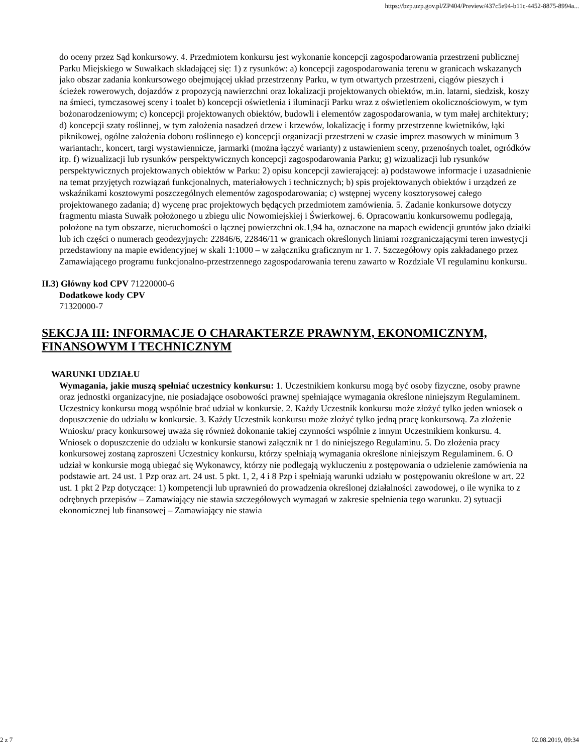https://bzp.uzp.gov.pl/ZP404/Preview/437c5e94-b11c-4452-8875-8994a...
do oceny przez Sąd konkursowy. 4. Przedmiotem konkursu jest wykonanie koncepcji zagospodarowania przestrzeni publicznej Parku Miejskiego w Suwałkach składającej się: 1) z rysunków: a) koncepcji zagospodarowania terenu w granicach wskazanych jako obszar zadania konkursowego obejmującej układ przestrzenny Parku, w tym otwartych przestrzeni, ciągów pieszych i ścieżek rowerowych, dojazdów z propozycją nawierzchni oraz lokalizacji projektowanych obiektów, m.in. latarni, siedzisk, koszy na śmieci, tymczasowej sceny i toalet b) koncepcji oświetlenia i iluminacji Parku wraz z oświetleniem okolicznościowym, w tym bożonarodzeniowym; c) koncepcji projektowanych obiektów, budowli i elementów zagospodarowania, w tym małej architektury; d) koncepcji szaty roślinnej, w tym założenia nasadzeń drzew i krzewów, lokalizację i formy przestrzenne kwietników, łąki piknikowej, ogólne założenia doboru roślinnego e) koncepcji organizacji przestrzeni w czasie imprez masowych w minimum 3 wariantach:, koncert, targi wystawiennicze, jarmarki (można łączyć warianty) z ustawieniem sceny, przenośnych toalet, ogródków itp. f) wizualizacji lub rysunków perspektywicznych koncepcji zagospodarowania Parku; g) wizualizacji lub rysunków perspektywicznych projektowanych obiektów w Parku: 2) opisu koncepcji zawierającej: a) podstawowe informacje i uzasadnienie na temat przyjętych rozwiązań funkcjonalnych, materiałowych i technicznych; b) spis projektowanych obiektów i urządzeń ze wskaźnikami kosztowymi poszczególnych elementów zagospodarowania; c) wstępnej wyceny kosztorysowej całego projektowanego zadania; d) wycenę prac projektowych będących przedmiotem zamówienia. 5. Zadanie konkursowe dotyczy fragmentu miasta Suwałk położonego u zbiegu ulic Nowomiejskiej i Świerkowej. 6. Opracowaniu konkursowemu podlegają, położone na tym obszarze, nieruchomości o łącznej powierzchni ok.1,94 ha, oznaczone na mapach ewidencji gruntów jako działki lub ich części o numerach geodezyjnych: 22846/6, 22846/11 w granicach określonych liniami rozgraniczającymi teren inwestycji przedstawiony na mapie ewidencyjnej w skali 1:1000 – w załączniku graficznym nr 1. 7. Szczegółowy opis zakładanego przez Zamawiającego programu funkcjonalno-przestrzennego zagospodarowania terenu zawarto w Rozdziale VI regulaminu konkursu.
II.3) Główny kod CPV 71220000-6
Dodatkowe kody CPV
71320000-7
SEKCJA III: INFORMACJE O CHARAKTERZE PRAWNYM, EKONOMICZNYM, FINANSOWYM I TECHNICZNYM
WARUNKI UDZIAŁU
Wymagania, jakie muszą spełniać uczestnicy konkursu: 1. Uczestnikiem konkursu mogą być osoby fizyczne, osoby prawne oraz jednostki organizacyjne, nie posiadające osobowości prawnej spełniające wymagania określone niniejszym Regulaminem. Uczestnicy konkursu mogą wspólnie brać udział w konkursie. 2. Każdy Uczestnik konkursu może złożyć tylko jeden wniosek o dopuszczenie do udziału w konkursie. 3. Każdy Uczestnik konkursu może złożyć tylko jedną pracę konkursową. Za złożenie Wniosku/ pracy konkursowej uważa się również dokonanie takiej czynności wspólnie z innym Uczestnikiem konkursu. 4. Wniosek o dopuszczenie do udziału w konkursie stanowi załącznik nr 1 do niniejszego Regulaminu. 5. Do złożenia pracy konkursowej zostaną zaproszeni Uczestnicy konkursu, którzy spełniają wymagania określone niniejszym Regulaminem. 6. O udział w konkursie mogą ubiegać się Wykonawcy, którzy nie podlegają wykluczeniu z postępowania o udzielenie zamówienia na podstawie art. 24 ust. 1 Pzp oraz art. 24 ust. 5 pkt. 1, 2, 4 i 8 Pzp i spełniają warunki udziału w postępowaniu określone w art. 22 ust. 1 pkt 2 Pzp dotyczące: 1) kompetencji lub uprawnień do prowadzenia określonej działalności zawodowej, o ile wynika to z odrębnych przepisów – Zamawiający nie stawia szczegółowych wymagań w zakresie spełnienia tego warunku. 2) sytuacji ekonomicznej lub finansowej – Zamawiający nie stawia
2 z 7 02.08.2019, 09:34